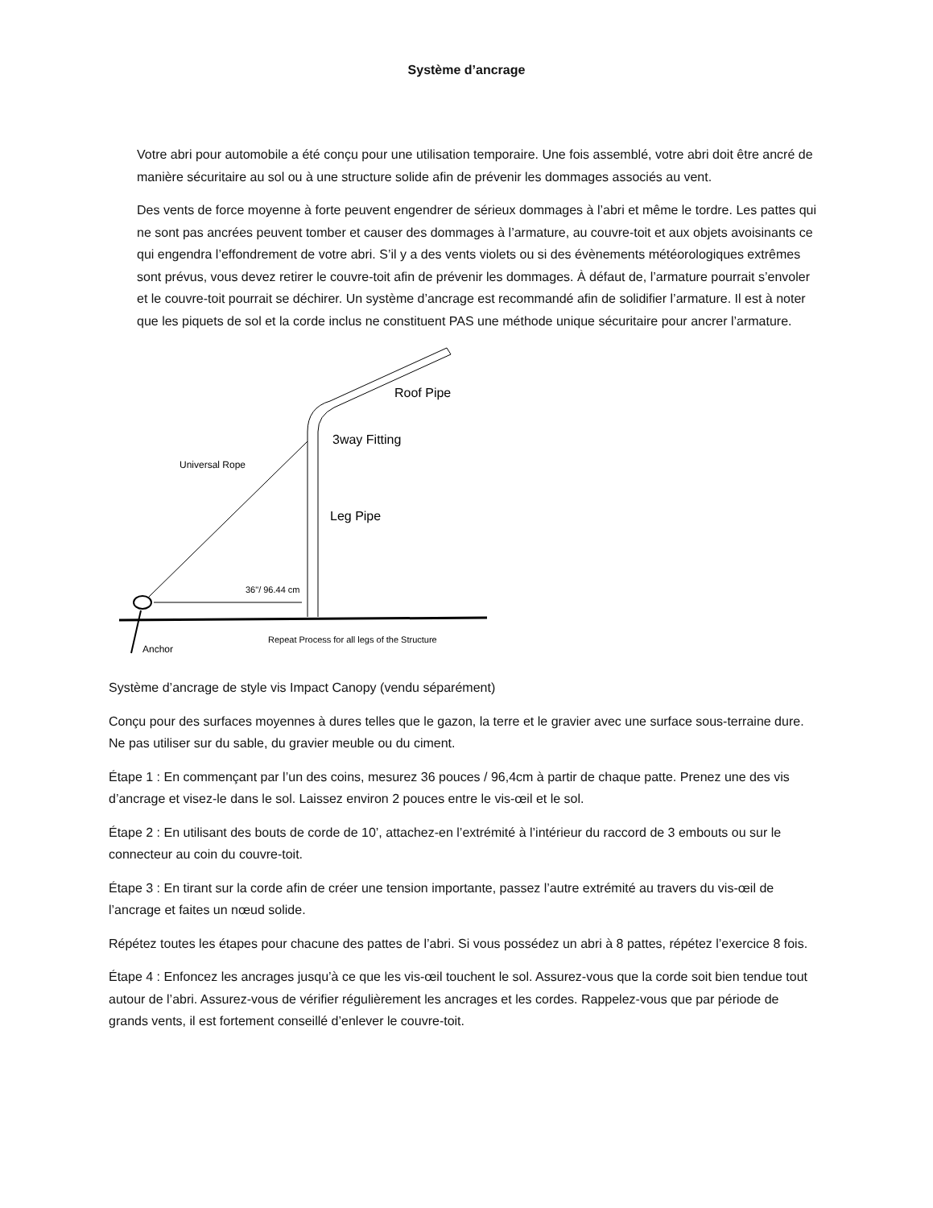Système d’ancrage
Votre abri pour automobile a été conçu pour une utilisation temporaire. Une fois assemblé, votre abri doit être ancré de manière sécuritaire au sol ou à une structure solide afin de prévenir les dommages associés au vent.
Des vents de force moyenne à forte peuvent engendrer de sérieux dommages à l’abri et même le tordre. Les pattes qui ne sont pas ancrées peuvent tomber et causer des dommages à l’armature, au couvre-toit et aux objets avoisinants ce qui engendra l’effondrement de votre abri. S’il y a des vents violets ou si des évènements météorologiques extrêmes sont prévus, vous devez retirer le couvre-toit afin de prévenir les dommages. À défaut de, l’armature pourrait s’envoler et le couvre-toit pourrait se déchirer. Un système d’ancrage est recommandé afin de solidifier l’armature. Il est à noter que les piquets de sol et la corde inclus ne constituent PAS une méthode unique sécuritaire pour ancrer l’armature.
36"/ 96.44 cm
Roof Pipe
3way Fitting
Universal Rope
Leg Pipe
Anchor
Repeat Process for all legs of the Structure
Système d’ancrage de style vis Impact Canopy (vendu séparément)
Conçu pour des surfaces moyennes à dures telles que le gazon, la terre et le gravier avec une surface sous-terraine dure. Ne pas utiliser sur du sable, du gravier meuble ou du ciment.
Étape 1 : En commençant par l’un des coins, mesurez 36 pouces / 96,4cm à partir de chaque patte. Prenez une des vis d’ancrage et visez-le dans le sol. Laissez environ 2 pouces entre le vis-œil et le sol.
Étape 2 : En utilisant des bouts de corde de 10’, attachez-en l’extrémité à l’intérieur du raccord de 3 embouts ou sur le connecteur au coin du couvre-toit.
Étape 3 : En tirant sur la corde afin de créer une tension importante, passez l’autre extrémité au travers du vis-œil de l’ancrage et faites un nœud solide.
Répétez toutes les étapes pour chacune des pattes de l’abri. Si vous possédez un abri à 8 pattes, répétez l’exercice 8 fois.
Étape 4 : Enfoncez les ancrages jusqu’à ce que les vis-œil touchent le sol. Assurez-vous que la corde soit bien tendue tout autour de l’abri. Assurez-vous de vérifier régulièrement les ancrages et les cordes. Rappelez-vous que par période de grands vents, il est fortement conseillé d’enlever le couvre-toit.